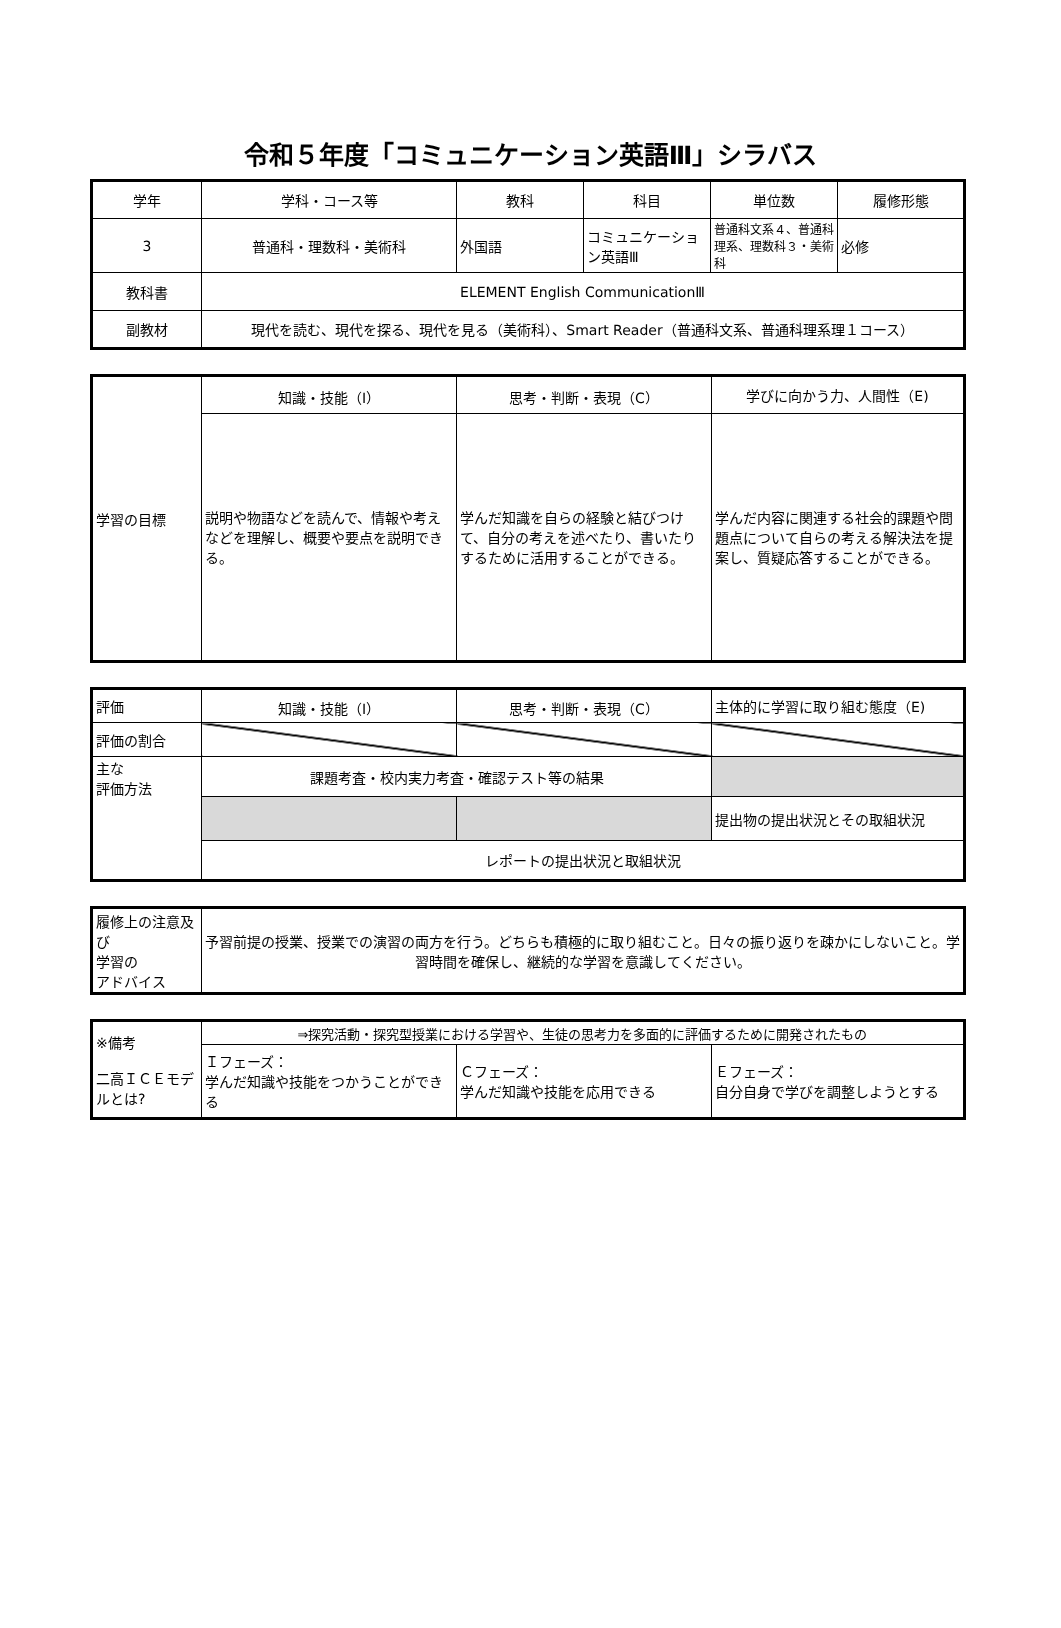令和５年度「コミュニケーション英語Ⅲ」シラバス
| 学年 | 学科・コース等 | 教科 | 科目 | 単位数 | 履修形態 |
| --- | --- | --- | --- | --- | --- |
| 3 | 普通科・理数科・美術科 | 外国語 | コミュニケーション英語Ⅲ | 普通科文系４、普通科理系、理数科３・美術科 | 必修 |
| 教科書 | ELEMENT English CommunicationⅢ | | | | |
| 副教材 | 現代を読む、現代を探る、現代を見る（美術科）、Smart Reader（普通科文系、普通科理系理１コース） | | | | |
| 学習の目標 | 知識・技能（I） | 思考・判断・表現（C） | 学びに向かう力、人間性（E) |
| | 説明や物語などを読んで、情報や考えなどを理解し、概要や要点を説明できる。 | 学んだ知識を自らの経験と結びつけて、自分の考えを述べたり、書いたりするために活用することができる。 | 学んだ内容に関連する社会的課題や問題点について自らの考える解決法を提案し、質疑応答することができる。 |
| 評価 | 知識・技能（I） | 思考・判断・表現（C） | 主体的に学習に取り組む態度（E) |
| 評価の割合 | | | |
| 主な 評価方法 | 課題考査・校内実力考査・確認テスト等の結果 | | |
| | | | 提出物の提出状況とその取組状況 |
| | レポートの提出状況と取組状況 | | |
| 履修上の注意及び 学習の アドバイス | 予習前提の授業、授業での演習の両方を行う。どちらも積極的に取り組むこと。日々の振り返りを疎かにしないこと。学習時間を確保し、継続的な学習を意識してください。 |
| ※備考 二高ＩＣＥモデルとは? | ⇒探究活動・探究型授業における学習や、生徒の思考力を多面的に評価するために開発されたもの | | |
| | Ｉフェーズ： 学んだ知識や技能をつかうことができる | Ｃフェーズ： 学んだ知識や技能を応用できる | Ｅフェーズ： 自分自身で学びを調整しようとする |